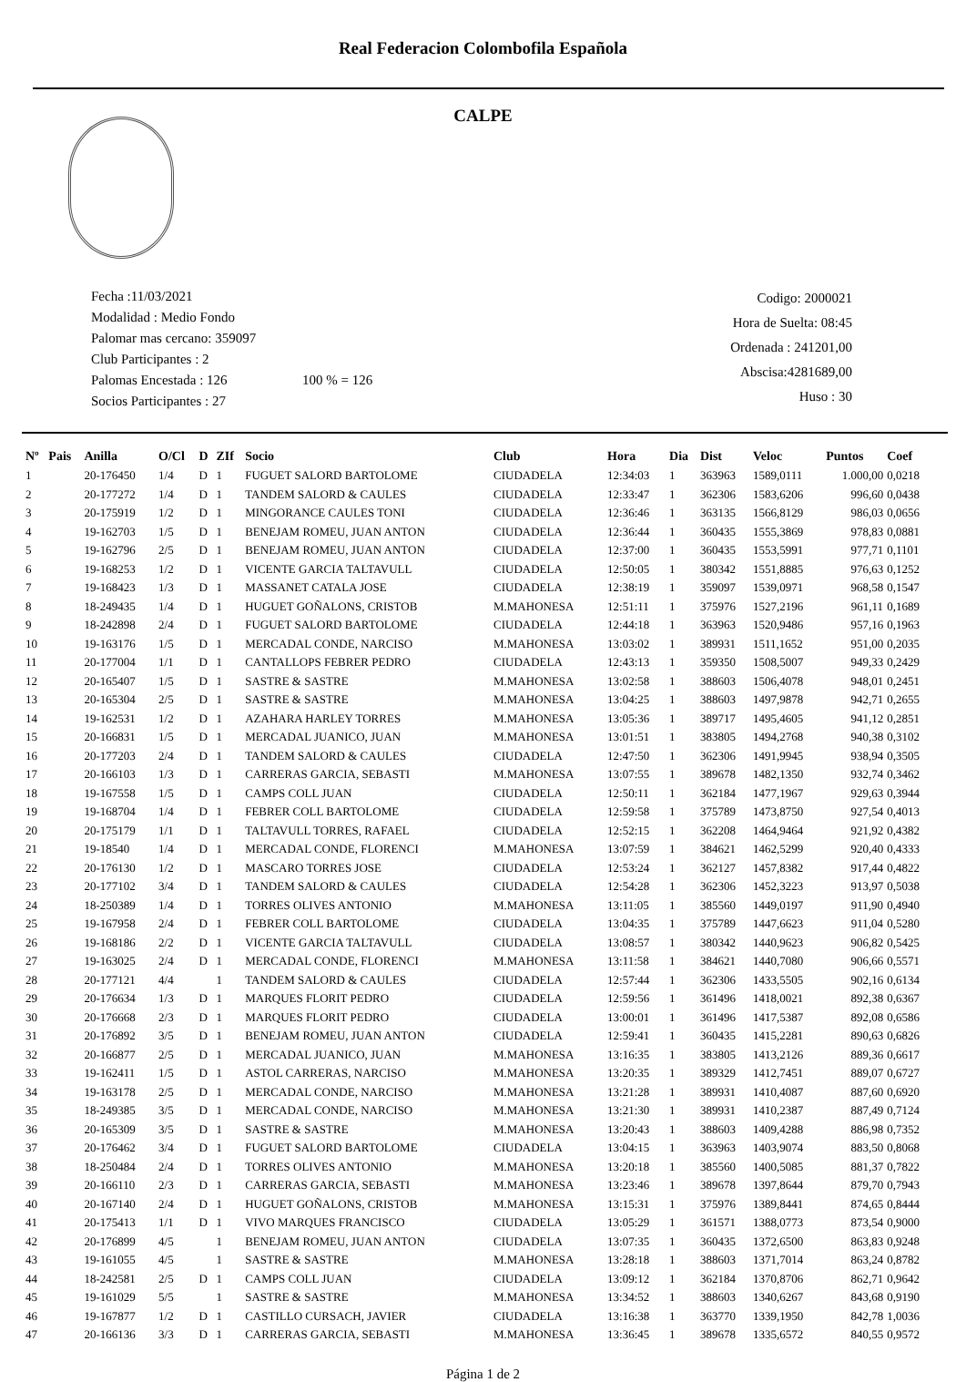Real Federacion Colombofila Española
CALPE
Fecha :11/03/2021
Modalidad : Medio Fondo
Palomar mas cercano: 359097
Club Participantes : 2
Palomas Encestada : 126 100 % = 126
Socios Participantes : 27
Codigo: 2000021
Hora de Suelta: 08:45
Ordenada : 241201,00
Abscisa:4281689,00
Huso : 30
| Nº | Pais | Anilla | O/Cl | D | ZIf | Socio | Club | Hora | Dia | Dist | Veloc | Puntos | Coef |
| --- | --- | --- | --- | --- | --- | --- | --- | --- | --- | --- | --- | --- | --- |
| 1 | | 20-176450 | 1/4 | D | 1 | FUGUET SALORD BARTOLOME | CIUDADELA | 12:34:03 | 1 | 363963 | 1589,0111 | 1.000,00 | 0,0218 |
| 2 | | 20-177272 | 1/4 | D | 1 | TANDEM SALORD & CAULES | CIUDADELA | 12:33:47 | 1 | 362306 | 1583,6206 | 996,60 | 0,0438 |
| 3 | | 20-175919 | 1/2 | D | 1 | MINGORANCE CAULES TONI | CIUDADELA | 12:36:46 | 1 | 363135 | 1566,8129 | 986,03 | 0,0656 |
| 4 | | 19-162703 | 1/5 | D | 1 | BENEJAM ROMEU, JUAN ANTON | CIUDADELA | 12:36:44 | 1 | 360435 | 1555,3869 | 978,83 | 0,0881 |
| 5 | | 19-162796 | 2/5 | D | 1 | BENEJAM ROMEU, JUAN ANTON | CIUDADELA | 12:37:00 | 1 | 360435 | 1553,5991 | 977,71 | 0,1101 |
| 6 | | 19-168253 | 1/2 | D | 1 | VICENTE GARCIA TALTAVULL | CIUDADELA | 12:50:05 | 1 | 380342 | 1551,8885 | 976,63 | 0,1252 |
| 7 | | 19-168423 | 1/3 | D | 1 | MASSANET CATALA JOSE | CIUDADELA | 12:38:19 | 1 | 359097 | 1539,0971 | 968,58 | 0,1547 |
| 8 | | 18-249435 | 1/4 | D | 1 | HUGUET GOÑALONS, CRISTOB | M.MAHONESA | 12:51:11 | 1 | 375976 | 1527,2196 | 961,11 | 0,1689 |
| 9 | | 18-242898 | 2/4 | D | 1 | FUGUET SALORD BARTOLOME | CIUDADELA | 12:44:18 | 1 | 363963 | 1520,9486 | 957,16 | 0,1963 |
| 10 | | 19-163176 | 1/5 | D | 1 | MERCADAL CONDE, NARCISO | M.MAHONESA | 13:03:02 | 1 | 389931 | 1511,1652 | 951,00 | 0,2035 |
| 11 | | 20-177004 | 1/1 | D | 1 | CANTALLOPS FEBRER PEDRO | CIUDADELA | 12:43:13 | 1 | 359350 | 1508,5007 | 949,33 | 0,2429 |
| 12 | | 20-165407 | 1/5 | D | 1 | SASTRE & SASTRE | M.MAHONESA | 13:02:58 | 1 | 388603 | 1506,4078 | 948,01 | 0,2451 |
| 13 | | 20-165304 | 2/5 | D | 1 | SASTRE & SASTRE | M.MAHONESA | 13:04:25 | 1 | 388603 | 1497,9878 | 942,71 | 0,2655 |
| 14 | | 19-162531 | 1/2 | D | 1 | AZAHARA HARLEY TORRES | M.MAHONESA | 13:05:36 | 1 | 389717 | 1495,4605 | 941,12 | 0,2851 |
| 15 | | 20-166831 | 1/5 | D | 1 | MERCADAL JUANICO, JUAN | M.MAHONESA | 13:01:51 | 1 | 383805 | 1494,2768 | 940,38 | 0,3102 |
| 16 | | 20-177203 | 2/4 | D | 1 | TANDEM SALORD & CAULES | CIUDADELA | 12:47:50 | 1 | 362306 | 1491,9945 | 938,94 | 0,3505 |
| 17 | | 20-166103 | 1/3 | D | 1 | CARRERAS GARCIA, SEBASTI | M.MAHONESA | 13:07:55 | 1 | 389678 | 1482,1350 | 932,74 | 0,3462 |
| 18 | | 19-167558 | 1/5 | D | 1 | CAMPS COLL JUAN | CIUDADELA | 12:50:11 | 1 | 362184 | 1477,1967 | 929,63 | 0,3944 |
| 19 | | 19-168704 | 1/4 | D | 1 | FEBRER COLL BARTOLOME | CIUDADELA | 12:59:58 | 1 | 375789 | 1473,8750 | 927,54 | 0,4013 |
| 20 | | 20-175179 | 1/1 | D | 1 | TALTAVULL TORRES, RAFAEL | CIUDADELA | 12:52:15 | 1 | 362208 | 1464,9464 | 921,92 | 0,4382 |
| 21 | | 19-18540 | 1/4 | D | 1 | MERCADAL CONDE, FLORENCI | M.MAHONESA | 13:07:59 | 1 | 384621 | 1462,5299 | 920,40 | 0,4333 |
| 22 | | 20-176130 | 1/2 | D | 1 | MASCARO TORRES JOSE | CIUDADELA | 12:53:24 | 1 | 362127 | 1457,8382 | 917,44 | 0,4822 |
| 23 | | 20-177102 | 3/4 | D | 1 | TANDEM SALORD & CAULES | CIUDADELA | 12:54:28 | 1 | 362306 | 1452,3223 | 913,97 | 0,5038 |
| 24 | | 18-250389 | 1/4 | D | 1 | TORRES OLIVES ANTONIO | M.MAHONESA | 13:11:05 | 1 | 385560 | 1449,0197 | 911,90 | 0,4940 |
| 25 | | 19-167958 | 2/4 | D | 1 | FEBRER COLL BARTOLOME | CIUDADELA | 13:04:35 | 1 | 375789 | 1447,6623 | 911,04 | 0,5280 |
| 26 | | 19-168186 | 2/2 | D | 1 | VICENTE GARCIA TALTAVULL | CIUDADELA | 13:08:57 | 1 | 380342 | 1440,9623 | 906,82 | 0,5425 |
| 27 | | 19-163025 | 2/4 | D | 1 | MERCADAL CONDE, FLORENCI | M.MAHONESA | 13:11:58 | 1 | 384621 | 1440,7080 | 906,66 | 0,5571 |
| 28 | | 20-177121 | 4/4 | | 1 | TANDEM SALORD & CAULES | CIUDADELA | 12:57:44 | 1 | 362306 | 1433,5505 | 902,16 | 0,6134 |
| 29 | | 20-176634 | 1/3 | D | 1 | MARQUES FLORIT PEDRO | CIUDADELA | 12:59:56 | 1 | 361496 | 1418,0021 | 892,38 | 0,6367 |
| 30 | | 20-176668 | 2/3 | D | 1 | MARQUES FLORIT PEDRO | CIUDADELA | 13:00:01 | 1 | 361496 | 1417,5387 | 892,08 | 0,6586 |
| 31 | | 20-176892 | 3/5 | D | 1 | BENEJAM ROMEU, JUAN ANTON | CIUDADELA | 12:59:41 | 1 | 360435 | 1415,2281 | 890,63 | 0,6826 |
| 32 | | 20-166877 | 2/5 | D | 1 | MERCADAL JUANICO, JUAN | M.MAHONESA | 13:16:35 | 1 | 383805 | 1413,2126 | 889,36 | 0,6617 |
| 33 | | 19-162411 | 1/5 | D | 1 | ASTOL CARRERAS, NARCISO | M.MAHONESA | 13:20:35 | 1 | 389329 | 1412,7451 | 889,07 | 0,6727 |
| 34 | | 19-163178 | 2/5 | D | 1 | MERCADAL CONDE, NARCISO | M.MAHONESA | 13:21:28 | 1 | 389931 | 1410,4087 | 887,60 | 0,6920 |
| 35 | | 18-249385 | 3/5 | D | 1 | MERCADAL CONDE, NARCISO | M.MAHONESA | 13:21:30 | 1 | 389931 | 1410,2387 | 887,49 | 0,7124 |
| 36 | | 20-165309 | 3/5 | D | 1 | SASTRE & SASTRE | M.MAHONESA | 13:20:43 | 1 | 388603 | 1409,4288 | 886,98 | 0,7352 |
| 37 | | 20-176462 | 3/4 | D | 1 | FUGUET SALORD BARTOLOME | CIUDADELA | 13:04:15 | 1 | 363963 | 1403,9074 | 883,50 | 0,8068 |
| 38 | | 18-250484 | 2/4 | D | 1 | TORRES OLIVES ANTONIO | M.MAHONESA | 13:20:18 | 1 | 385560 | 1400,5085 | 881,37 | 0,7822 |
| 39 | | 20-166110 | 2/3 | D | 1 | CARRERAS GARCIA, SEBASTI | M.MAHONESA | 13:23:46 | 1 | 389678 | 1397,8644 | 879,70 | 0,7943 |
| 40 | | 20-167140 | 2/4 | D | 1 | HUGUET GOÑALONS, CRISTOB | M.MAHONESA | 13:15:31 | 1 | 375976 | 1389,8441 | 874,65 | 0,8444 |
| 41 | | 20-175413 | 1/1 | D | 1 | VIVO MARQUES FRANCISCO | CIUDADELA | 13:05:29 | 1 | 361571 | 1388,0773 | 873,54 | 0,9000 |
| 42 | | 20-176899 | 4/5 | | 1 | BENEJAM ROMEU, JUAN ANTON | CIUDADELA | 13:07:35 | 1 | 360435 | 1372,6500 | 863,83 | 0,9248 |
| 43 | | 19-161055 | 4/5 | | 1 | SASTRE & SASTRE | M.MAHONESA | 13:28:18 | 1 | 388603 | 1371,7014 | 863,24 | 0,8782 |
| 44 | | 18-242581 | 2/5 | D | 1 | CAMPS COLL JUAN | CIUDADELA | 13:09:12 | 1 | 362184 | 1370,8706 | 862,71 | 0,9642 |
| 45 | | 19-161029 | 5/5 | | 1 | SASTRE & SASTRE | M.MAHONESA | 13:34:52 | 1 | 388603 | 1340,6267 | 843,68 | 0,9190 |
| 46 | | 19-167877 | 1/2 | D | 1 | CASTILLO CURSACH, JAVIER | CIUDADELA | 13:16:38 | 1 | 363770 | 1339,1950 | 842,78 | 1,0036 |
| 47 | | 20-166136 | 3/3 | D | 1 | CARRERAS GARCIA, SEBASTI | M.MAHONESA | 13:36:45 | 1 | 389678 | 1335,6572 | 840,55 | 0,9572 |
Página 1 de 2